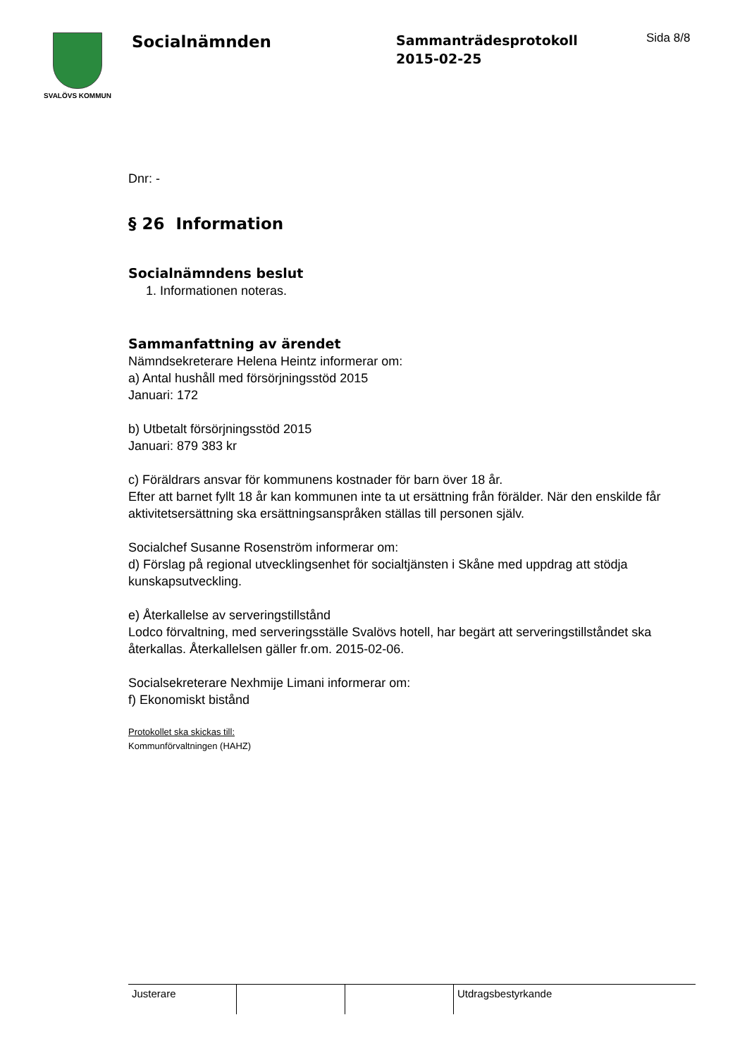SVALÖVS KOMMUN
Socialnämnden
Sammanträdesprotokoll
2015-02-25
Sida 8/8
Dnr: -
§ 26 Information
Socialnämndens beslut
1. Informationen noteras.
Sammanfattning av ärendet
Nämndsekreterare Helena Heintz informerar om:
a) Antal hushåll med försörjningsstöd 2015
Januari: 172
b) Utbetalt försörjningsstöd 2015
Januari: 879 383 kr
c) Föräldrars ansvar för kommunens kostnader för barn över 18 år.
Efter att barnet fyllt 18 år kan kommunen inte ta ut ersättning från förälder. När den enskilde får aktivitetsersättning ska ersättningsanspråken ställas till personen själv.
Socialchef Susanne Rosenström informerar om:
d) Förslag på regional utvecklingsenhet för socialtjänsten i Skåne med uppdrag att stödja kunskapsutveckling.
e) Återkallelse av serveringstillstånd
Lodco förvaltning, med serveringsställe Svalövs hotell, har begärt att serveringstillståndet ska återkallas. Återkallelsen gäller fr.om. 2015-02-06.
Socialsekreterare Nexhmije Limani informerar om:
f) Ekonomiskt bistånd
Protokollet ska skickas till:
Kommunförvaltningen (HAHZ)
| Justerare | | | Utdragsbestyrkande |